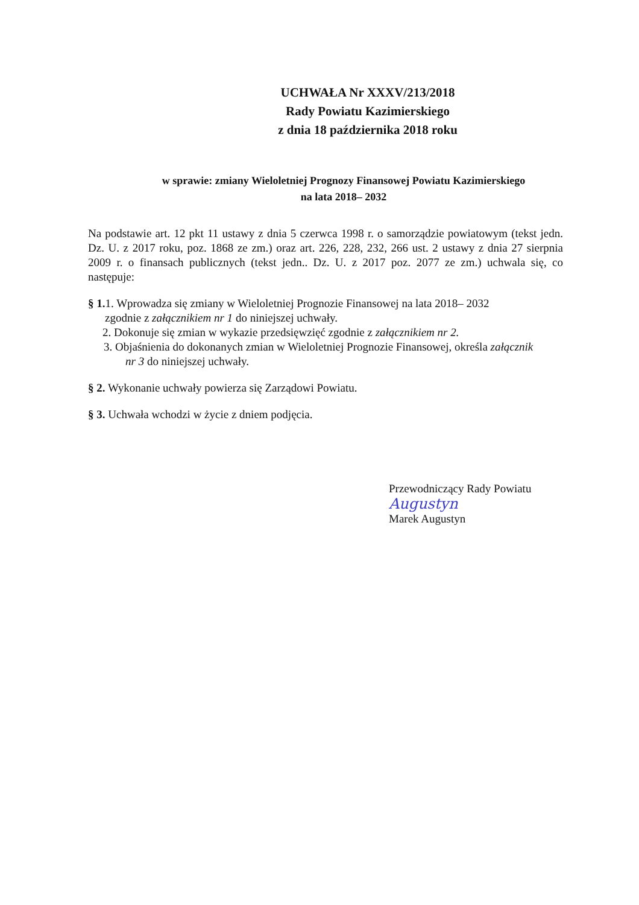UCHWAŁA Nr XXXV/213/2018
Rady Powiatu Kazimierskiego
z dnia 18 października 2018 roku
w sprawie: zmiany Wieloletniej Prognozy Finansowej Powiatu Kazimierskiego
na lata 2018– 2032
Na podstawie art. 12 pkt 11 ustawy z dnia 5 czerwca 1998 r. o samorządzie powiatowym (tekst jedn. Dz. U. z 2017 roku, poz. 1868 ze zm.) oraz art. 226, 228, 232, 266 ust. 2 ustawy z dnia 27 sierpnia 2009 r. o finansach publicznych (tekst jedn.. Dz. U. z 2017 poz. 2077 ze zm.) uchwala się, co następuje:
§ 1. 1. Wprowadza się zmiany w Wieloletniej Prognozie Finansowej na lata 2018– 2032
zgodnie z załącznikiem nr 1 do niniejszej uchwały.
2. Dokonuje się zmian w wykazie przedsięwzięć zgodnie z załącznikiem nr 2.
3. Objaśnienia do dokonanych zmian w Wieloletniej Prognozie Finansowej, określa załącznik
nr 3 do niniejszej uchwały.
§ 2. Wykonanie uchwały powierza się Zarządowi Powiatu.
§ 3. Uchwała wchodzi w życie z dniem podjęcia.
Przewodniczący Rady Powiatu
Augustyn
Marek Augustyn